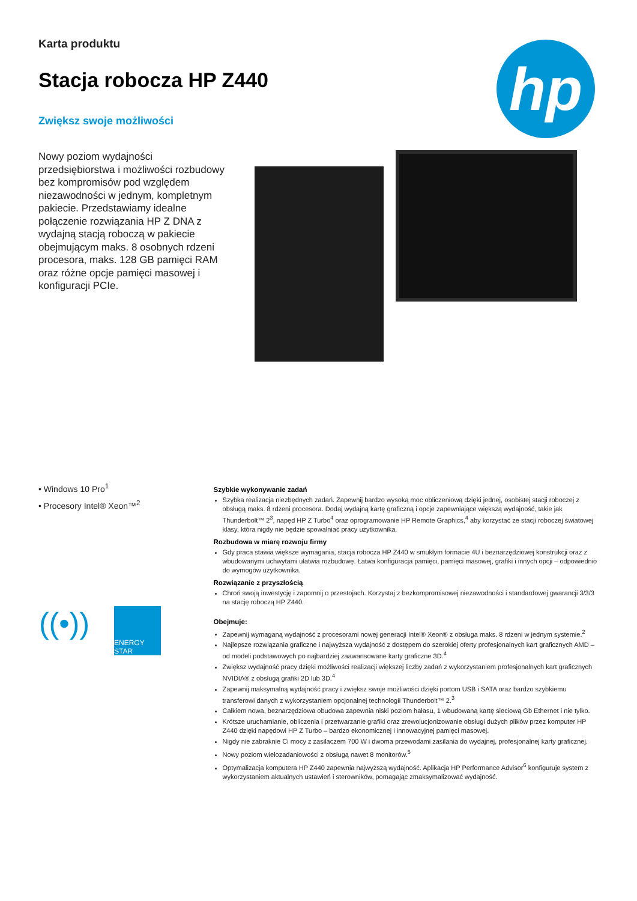Karta produktu
Stacja robocza HP Z440
Zwiększ swoje możliwości
hp
Nowy poziom wydajności przedsiębiorstwa i możliwości rozbudowy bez kompromisów pod względem niezawodności w jednym, kompletnym pakiecie. Przedstawiamy idealne połączenie rozwiązania HP Z DNA z wydajną stacją roboczą w pakiecie obejmującym maks. 8 osobnych rdzeni procesora, maks. 128 GB pamięci RAM oraz różne opcje pamięci masowej i konfiguracji PCIe.
• Windows 10 Pro<sup>1</sup>
• Procesory Intel® Xeon™<sup>2</sup>
((•))
ENERGY STAR
Szybkie wykonywanie zadań
Szybka realizacja niezbędnych zadań. Zapewnij bardzo wysoką moc obliczeniową dzięki jednej, osobistej stacji roboczej z obsługą maks. 8 rdzeni procesora. Dodaj wydajną kartę graficzną i opcje zapewniające większą wydajność, takie jak Thunderbolt™ 2<sup>3</sup>, napęd HP Z Turbo<sup>4</sup> oraz oprogramowanie HP Remote Graphics,<sup>4</sup> aby korzystać ze stacji roboczej światowej klasy, która nigdy nie będzie spowalniać pracy użytkownika.
Rozbudowa w miarę rozwoju firmy
Gdy praca stawia większe wymagania, stacja robocza HP Z440 w smukłym formacie 4U i beznarzędziowej konstrukcji oraz z wbudowanymi uchwytami ułatwia rozbudowę. Łatwa konfiguracja pamięci, pamięci masowej, grafiki i innych opcji – odpowiednio do wymogów użytkownika.
Rozwiązanie z przyszłością
Chroń swoją inwestycję i zapomnij o przestojach. Korzystaj z bezkompromisowej niezawodności i standardowej gwarancji 3/3/3 na stację roboczą HP Z440.
Obejmuje:
Zapewnij wymaganą wydajność z procesorami nowej generacji Intel® Xeon® z obsługa maks. 8 rdzeni w jednym systemie.<sup>2</sup>
Najlepsze rozwiązania graficzne i najwyższa wydajność z dostępem do szerokiej oferty profesjonalnych kart graficznych AMD – od modeli podstawowych po najbardziej zaawansowane karty graficzne 3D.<sup>4</sup>
Zwiększ wydajność pracy dzięki możliwości realizacji większej liczby zadań z wykorzystaniem profesjonalnych kart graficznych NVIDIA® z obsługą grafiki 2D lub 3D.<sup>4</sup>
Zapewnij maksymalną wydajność pracy i zwiększ swoje możliwości dzięki portom USB i SATA oraz bardzo szybkiemu transferowi danych z wykorzystaniem opcjonalnej technologii Thunderbolt™ 2.<sup>3</sup>
Całkiem nowa, beznarzędziowa obudowa zapewnia niski poziom hałasu, 1 wbudowaną kartę sieciową Gb Ethernet i nie tylko.
Krótsze uruchamianie, obliczenia i przetwarzanie grafiki oraz zrewolucjonizowanie obsługi dużych plików przez komputer HP Z440 dzięki napędowi HP Z Turbo – bardzo ekonomicznej i innowacyjnej pamięci masowej.
Nigdy nie zabraknie Ci mocy z zasilaczem 700 W i dwoma przewodami zasilania do wydajnej, profesjonalnej karty graficznej.
Nowy poziom wielozadaniowości z obsługą nawet 8 monitorów.<sup>5</sup>
Optymalizacja komputera HP Z440 zapewnia najwyższą wydajność. Aplikacja HP Performance Advisor<sup>6</sup> konfiguruje system z wykorzystaniem aktualnych ustawień i sterowników, pomagając zmaksymalizować wydajność.